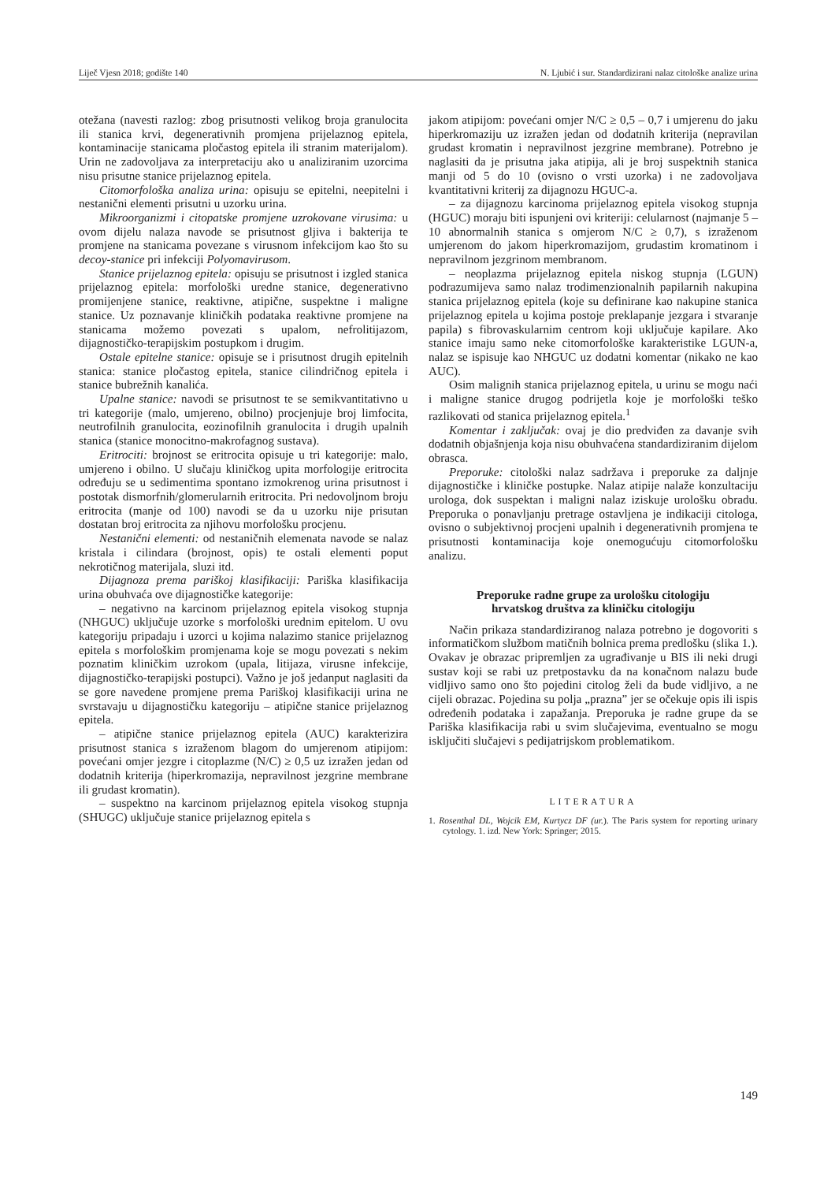Liječ Vjesn 2018; godište 140 N. Ljubić i sur. Standardizirani nalaz citološke analize urina
otežana (navesti razlog: zbog prisutnosti velikog broja granulocita ili stanica krvi, degenerativnih promjena prijelaznog epitela, kontaminacije stanicama pločastog epitela ili stranim materijalom). Urin ne zadovoljava za interpretaciju ako u analiziranim uzorcima nisu prisutne stanice prijelaznog epitela.
Citomorfološka analiza urina: opisuju se epitelni, neepitelni i nestanični elementi prisutni u uzorku urina.
Mikroorganizmi i citopatske promjene uzrokovane virusima: u ovom dijelu nalaza navode se prisutnost gljiva i bakterija te promjene na stanicama povezane s virusnom infekcijom kao što su decoy-stanice pri infekciji Polyomavirusom.
Stanice prijelaznog epitela: opisuju se prisutnost i izgled stanica prijelaznog epitela: morfološki uredne stanice, degenerativno promijenjene stanice, reaktivne, atipične, suspektne i maligne stanice. Uz poznavanje kliničkih podataka reaktivne promjene na stanicama možemo povezati s upalom, nefrolitijazom, dijagnostičko-terapijskim postupkom i drugim.
Ostale epitelne stanice: opisuje se i prisutnost drugih epitelnih stanica: stanice pločastog epitela, stanice cilindričnog epitela i stanice bubrežnih kanalića.
Upalne stanice: navodi se prisutnost te se semikvantitativno u tri kategorije (malo, umjereno, obilno) procjenjuje broj limfocita, neutrofilnih granulocita, eozinofilnih granulocita i drugih upalnih stanica (stanice monocitno-makrofagnog sustava).
Eritrociti: brojnost se eritrocita opisuje u tri kategorije: malo, umjereno i obilno. U slučaju kliničkog upita morfologije eritrocita određuju se u sedimentima spontano izmokrenog urina prisutnost i postotak dismorfnih/glomerularnih eritrocita. Pri nedovoljnom broju eritrocita (manje od 100) navodi se da u uzorku nije prisutan dostatan broj eritrocita za njihovu morfološku procjenu.
Nestanični elementi: od nestaničnih elemenata navode se nalaz kristala i cilindara (brojnost, opis) te ostali elementi poput nekrotičnog materijala, sluzi itd.
Dijagnoza prema pariškoj klasifikaciji: Pariška klasifikacija urina obuhvaća ove dijagnostičke kategorije:
– negativno na karcinom prijelaznog epitela visokog stupnja (NHGUC) uključuje uzorke s morfološki urednim epitelom. U ovu kategoriju pripadaju i uzorci u kojima nalazimo stanice prijelaznog epitela s morfološkim promjenama koje se mogu povezati s nekim poznatim kliničkim uzrokom (upala, litijaza, virusne infekcije, dijagnostičko-terapijski postupci). Važno je još jedanput naglasiti da se gore navedene promjene prema Pariškoj klasifikaciji urina ne svrstavaju u dijagnostičku kategoriju – atipične stanice prijelaznog epitela.
– atipične stanice prijelaznog epitela (AUC) karakterizira prisutnost stanica s izraženom blagom do umjerenom atipijom: povećani omjer jezgre i citoplazme (N/C) ≥ 0,5 uz izražen jedan od dodatnih kriterija (hiperkromazija, nepravilnost jezgrine membrane ili grudast kromatin).
– suspektno na karcinom prijelaznog epitela visokog stupnja (SHUGC) uključuje stanice prijelaznog epitela s
jakom atipijom: povećani omjer N/C ≥ 0,5 – 0,7 i umjerenu do jaku hiperkromaziju uz izražen jedan od dodatnih kriterija (nepravilan grudast kromatin i nepravilnost jezgrine membrane). Potrebno je naglasiti da je prisutna jaka atipija, ali je broj suspektnih stanica manji od 5 do 10 (ovisno o vrsti uzorka) i ne zadovoljava kvantitativni kriterij za dijagnozu HGUC-a.
– za dijagnozu karcinoma prijelaznog epitela visokog stupnja (HGUC) moraju biti ispunjeni ovi kriteriji: celularnost (najmanje 5 – 10 abnormalnih stanica s omjerom N/C ≥ 0,7), s izraženom umjerenom do jakom hiperkromazijom, grudastim kromatinom i nepravilnom jezgrinom membranom.
– neoplazma prijelaznog epitela niskog stupnja (LGUN) podrazumijeva samo nalaz trodimenzionalnih papilarnih nakupina stanica prijelaznog epitela (koje su definirane kao nakupine stanica prijelaznog epitela u kojima postoje preklapanje jezgara i stvaranje papila) s fibrovaskularnim centrom koji uključuje kapilare. Ako stanice imaju samo neke citomorfološke karakteristike LGUN-a, nalaz se ispisuje kao NHGUC uz dodatni komentar (nikako ne kao AUC).
Osim malignih stanica prijelaznog epitela, u urinu se mogu naći i maligne stanice drugog podrijetla koje je morfološki teško razlikovati od stanica prijelaznog epitela.<sup>1</sup>
Komentar i zaključak: ovaj je dio predviđen za davanje svih dodatnih objašnjenja koja nisu obuhvaćena standardiziranim dijelom obrasca.
Preporuke: citološki nalaz sadržava i preporuke za daljnje dijagnostičke i kliničke postupke. Nalaz atipije nalaže konzultaciju urologa, dok suspektan i maligni nalaz iziskuje urološku obradu. Preporuka o ponavljanju pretrage ostavljena je indikaciji citologa, ovisno o subjektivnoj procjeni upalnih i degenerativnih promjena te prisutnosti kontaminacija koje onemogućuju citomorfološku analizu.
Preporuke radne grupe za urološku citologiju
hrvatskog društva za kliničku citologiju
Način prikaza standardiziranog nalaza potrebno je dogovoriti s informatičkom službom matičnih bolnica prema predlošku (slika 1.). Ovakav je obrazac pripremljen za ugrađivanje u BIS ili neki drugi sustav koji se rabi uz pretpostavku da na konačnom nalazu bude vidljivo samo ono što pojedini citolog želi da bude vidljivo, a ne cijeli obrazac. Pojedina su polja „prazna” jer se očekuje opis ili ispis određenih podataka i zapažanja. Preporuka je radne grupe da se Pariška klasifikacija rabi u svim slučajevima, eventualno se mogu isključiti slučajevi s pedijatrijskom problematikom.
LITERATURA
1. Rosenthal DL, Wojcik EM, Kurtycz DF (ur.). The Paris system for reporting urinary cytology. 1. izd. New York: Springer; 2015.
149